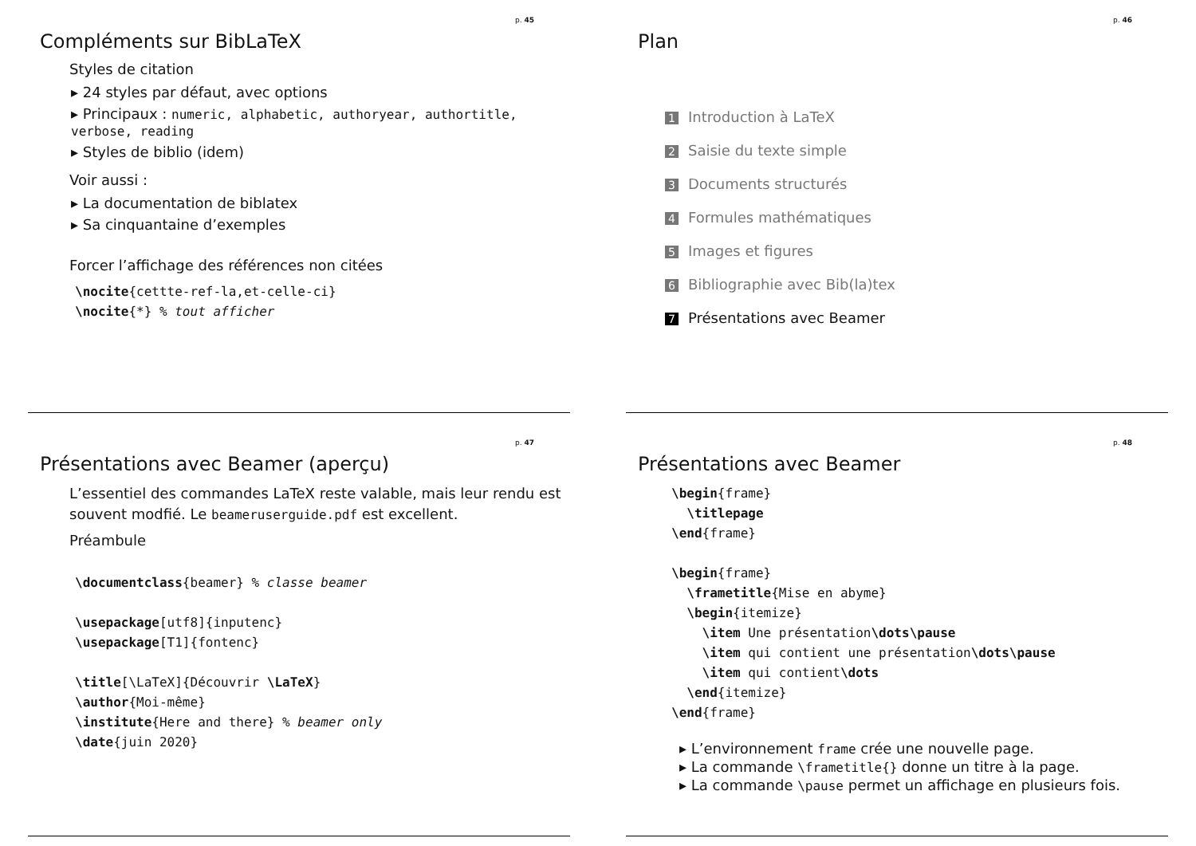p. 45
Compléments sur BibLaTeX
Styles de citation
24 styles par défaut, avec options
Principaux : numeric, alphabetic, authoryear, authortitle, verbose, reading
Styles de biblio (idem)
Voir aussi :
La documentation de biblatex
Sa cinquantaine d’exemples
Forcer l’affichage des références non citées
\nocite{cettte-ref-la,et-celle-ci}
\nocite{*} % tout afficher
p. 46
Plan
1 Introduction à LaTeX
2 Saisie du texte simple
3 Documents structurés
4 Formules mathématiques
5 Images et figures
6 Bibliographie avec Bib(la)tex
7 Présentations avec Beamer
p. 47
Présentations avec Beamer (aperçu)
L’essentiel des commandes LaTeX reste valable, mais leur rendu est souvent modfié. Le beameruserguide.pdf est excellent.
Préambule
\documentclass{beamer} % classe beamer

\usepackage[utf8]{inputenc}
\usepackage[T1]{fontenc}

\title[\LaTeX]{Découvrir \LaTeX}
\author{Moi-même}
\institute{Here and there} % beamer only
\date{juin 2020}
p. 48
Présentations avec Beamer
\begin{frame}
  \titlepage
\end{frame}

\begin{frame}
  \frametitle{Mise en abyme}
  \begin{itemize}
    \item Une présentation\dots\pause
    \item qui contient une présentation\dots\pause
    \item qui contient\dots
  \end{itemize}
\end{frame}
L’environnement frame crée une nouvelle page.
La commande \frametitle{} donne un titre à la page.
La commande \pause permet un affichage en plusieurs fois.